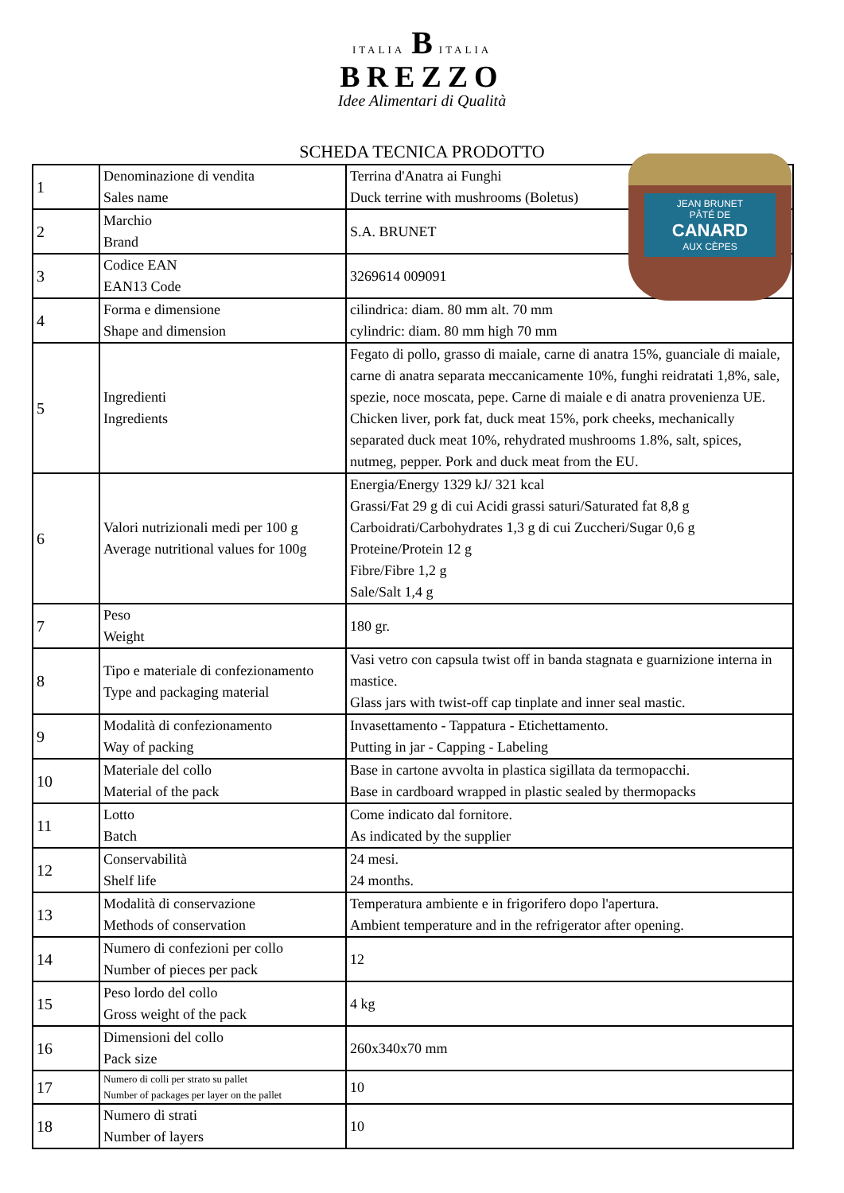ITALIA B ITALIA
BREZZO
Idee Alimentari di Qualità
SCHEDA TECNICA PRODOTTO
| 1 | Denominazione di vendita Sales name | Terrina d'Anatra ai Funghi Duck terrine with mushrooms (Boletus) |
| 2 | Marchio Brand | S.A. BRUNET |
| 3 | Codice EAN EAN13 Code | 3269614 009091 |
| 4 | Forma e dimensione Shape and dimension | cilindrica: diam. 80 mm alt. 70 mm cylindric: diam. 80 mm high 70 mm |
| 5 | Ingredienti Ingredients | Fegato di pollo, grasso di maiale, carne di anatra 15%, guanciale di maiale, carne di anatra separata meccanicamente 10%, funghi reidratati 1,8%, sale, spezie, noce moscata, pepe. Carne di maiale e di anatra provenienza UE. Chicken liver, pork fat, duck meat 15%, pork cheeks, mechanically separated duck meat 10%, rehydrated mushrooms 1.8%, salt, spices, nutmeg, pepper. Pork and duck meat from the EU. |
| 6 | Valori nutrizionali medi per 100 g Average nutritional values for 100g | Energia/Energy 1329 kJ/ 321 kcal Grassi/Fat 29 g di cui Acidi grassi saturi/Saturated fat 8,8 g Carboidrati/Carbohydrates 1,3 g di cui Zuccheri/Sugar 0,6 g Proteine/Protein 12 g Fibre/Fibre 1,2 g Sale/Salt 1,4 g |
| 7 | Peso Weight | 180 gr. |
| 8 | Tipo e materiale di confezionamento Type and packaging material | Vasi vetro con capsula twist off in banda stagnata e guarnizione interna in mastice. Glass jars with twist-off cap tinplate and inner seal mastic. |
| 9 | Modalità di confezionamento Way of packing | Invasettamento - Tappatura - Etichettamento. Putting in jar - Capping - Labeling |
| 10 | Materiale del collo Material of the pack | Base in cartone avvolta in plastica sigillata da termopacchi. Base in cardboard wrapped in plastic sealed by thermopacks |
| 11 | Lotto Batch | Come indicato dal fornitore. As indicated by the supplier |
| 12 | Conservabilità Shelf life | 24 mesi. 24 months. |
| 13 | Modalità di conservazione Methods of conservation | Temperatura ambiente e in frigorifero dopo l'apertura. Ambient temperature and in the refrigerator after opening. |
| 14 | Numero di confezioni per collo Number of pieces per pack | 12 |
| 15 | Peso lordo del collo Gross weight of the pack | 4 kg |
| 16 | Dimensioni del collo Pack size | 260x340x70 mm |
| 17 | Numero di colli per strato su pallet Number of packages per layer on the pallet | 10 |
| 18 | Numero di strati Number of layers | 10 |
JEAN BRUNET
PÂTÉ DE
CANARD
AUX CÈPES